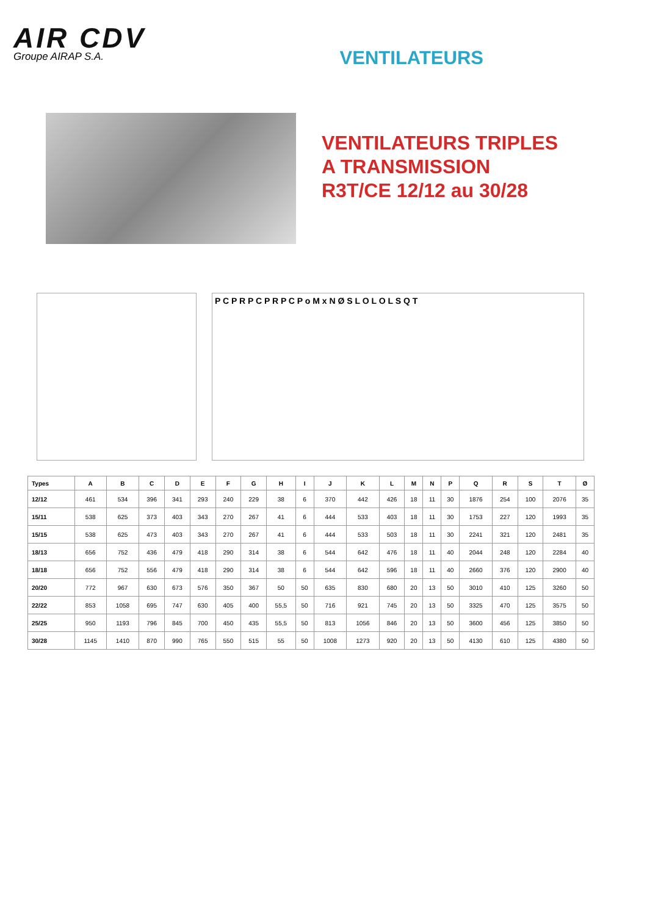AIR CDV
Groupe AIRAP S.A.
VENTILATEURS
VENTILATEURS TRIPLES
A TRANSMISSION
R3T/CE 12/12 au 30/28
P C P R P C P R P C P o M x N Ø S L O L O L S Q T
| Types | A | B | C | D | E | F | G | H | I | J | K | L | M | N | P | Q | R | S | T | Ø |
| --- | --- | --- | --- | --- | --- | --- | --- | --- | --- | --- | --- | --- | --- | --- | --- | --- | --- | --- | --- | --- |
| 12/12 | 461 | 534 | 396 | 341 | 293 | 240 | 229 | 38 | 6 | 370 | 442 | 426 | 18 | 11 | 30 | 1876 | 254 | 100 | 2076 | 35 |
| 15/11 | 538 | 625 | 373 | 403 | 343 | 270 | 267 | 41 | 6 | 444 | 533 | 403 | 18 | 11 | 30 | 1753 | 227 | 120 | 1993 | 35 |
| 15/15 | 538 | 625 | 473 | 403 | 343 | 270 | 267 | 41 | 6 | 444 | 533 | 503 | 18 | 11 | 30 | 2241 | 321 | 120 | 2481 | 35 |
| 18/13 | 656 | 752 | 436 | 479 | 418 | 290 | 314 | 38 | 6 | 544 | 642 | 476 | 18 | 11 | 40 | 2044 | 248 | 120 | 2284 | 40 |
| 18/18 | 656 | 752 | 556 | 479 | 418 | 290 | 314 | 38 | 6 | 544 | 642 | 596 | 18 | 11 | 40 | 2660 | 376 | 120 | 2900 | 40 |
| 20/20 | 772 | 967 | 630 | 673 | 576 | 350 | 367 | 50 | 50 | 635 | 830 | 680 | 20 | 13 | 50 | 3010 | 410 | 125 | 3260 | 50 |
| 22/22 | 853 | 1058 | 695 | 747 | 630 | 405 | 400 | 55,5 | 50 | 716 | 921 | 745 | 20 | 13 | 50 | 3325 | 470 | 125 | 3575 | 50 |
| 25/25 | 950 | 1193 | 796 | 845 | 700 | 450 | 435 | 55,5 | 50 | 813 | 1056 | 846 | 20 | 13 | 50 | 3600 | 456 | 125 | 3850 | 50 |
| 30/28 | 1145 | 1410 | 870 | 990 | 765 | 550 | 515 | 55 | 50 | 1008 | 1273 | 920 | 20 | 13 | 50 | 4130 | 610 | 125 | 4380 | 50 |